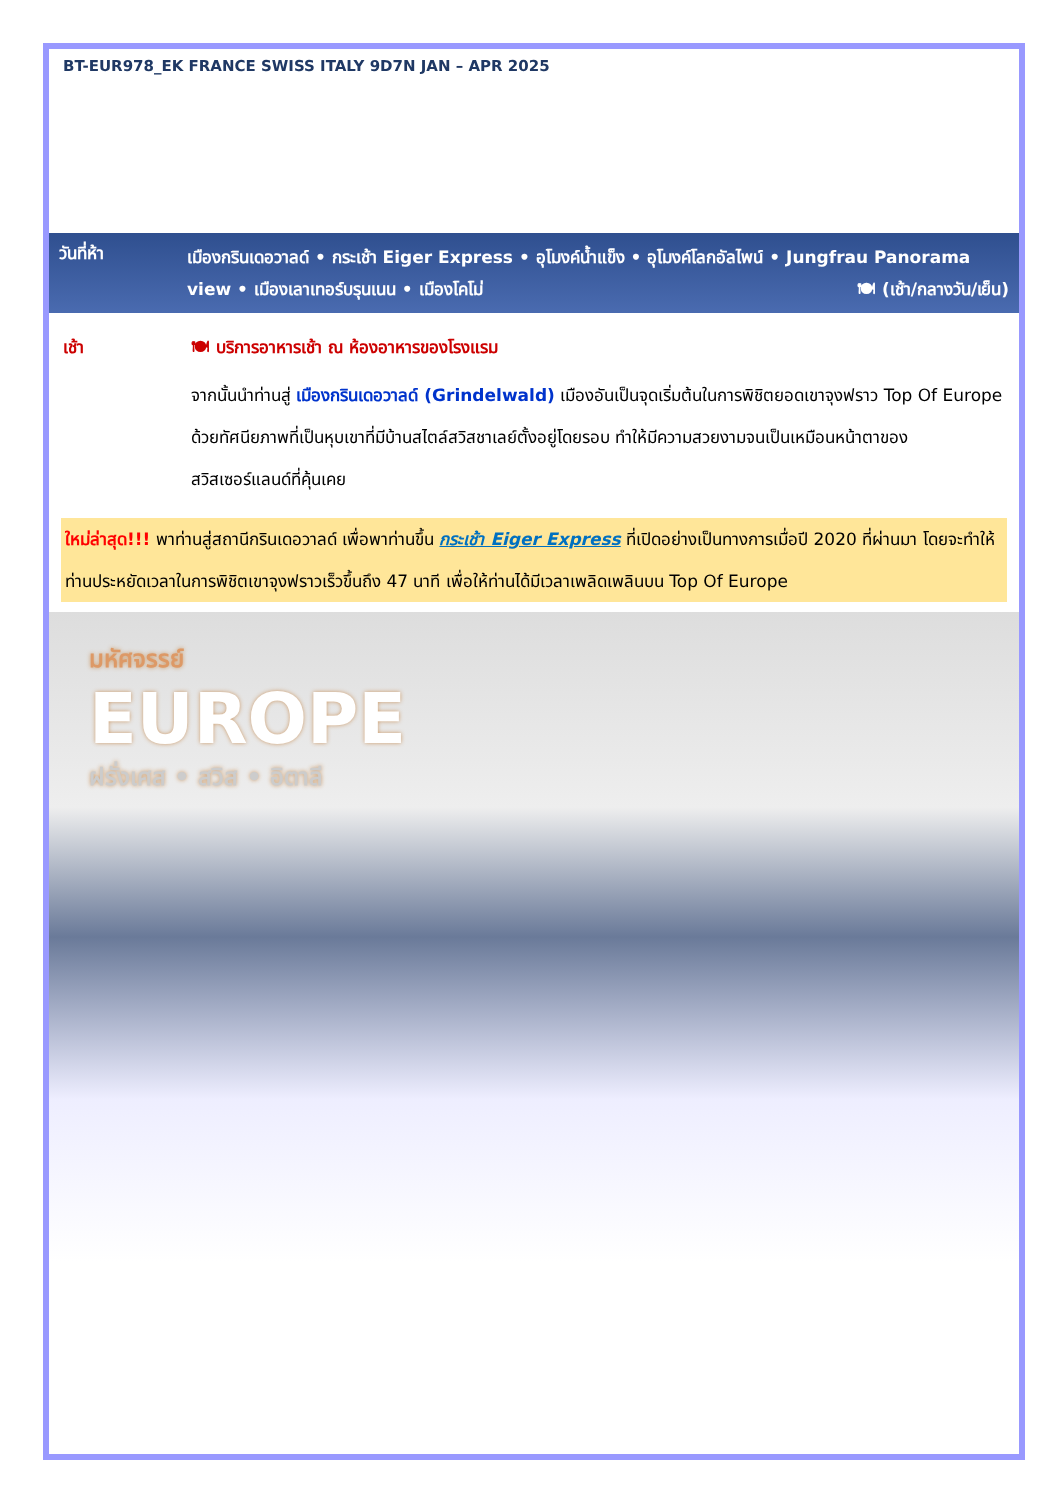BT-EUR978_EK FRANCE SWISS ITALY 9D7N JAN – APR 2025
วันที่ห้า
เมืองกรินเดอวาลด์ • กระเช้า Eiger Express • อุโมงค์น้ำแข็ง • อุโมงค์โลกอัลไพน์ • Jungfrau Panorama view • เมืองเลาเทอร์บรุนเนน • เมืองโคโม่ 🍽 (เช้า/กลางวัน/เย็น)
เช้า 🍽 บริการอาหารเช้า ณ ห้องอาหารของโรงแรม
จากนั้นนำท่านสู่ เมืองกรินเดอวาลด์ (Grindelwald) เมืองอันเป็นจุดเริ่มต้นในการพิชิตยอดเขาจุงฟราว Top Of Europe ด้วยทัศนียภาพที่เป็นหุบเขาที่มีบ้านสไตล์สวิสชาเลย์ตั้งอยู่โดยรอบ ทำให้มีความสวยงามจนเป็นเหมือนหน้าตาของสวิสเซอร์แลนด์ที่คุ้นเคย
ใหม่ล่าสุด!!! พาท่านสู่สถานีกรินเดอวาลด์ เพื่อพาท่านขึ้น กระเช้า Eiger Express ที่เปิดอย่างเป็นทางการเมื่อปี 2020 ที่ผ่านมา โดยจะทำให้ท่านประหยัดเวลาในการพิชิตเขาจุงฟราวเร็วขึ้นถึง 47 นาที เพื่อให้ท่านได้มีเวลาเพลิดเพลินบน Top Of Europe
มหัศจรรย์
EUROPE
ฝรั่งเศส • สวิส • อิตาลี